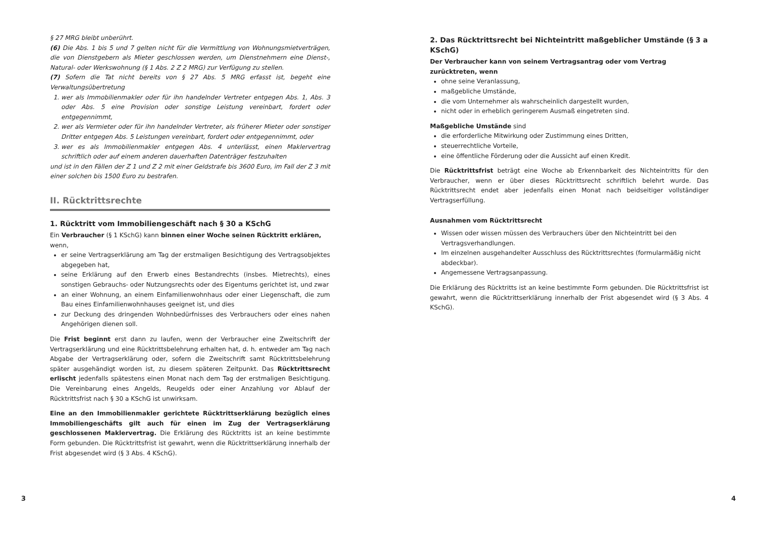§ 27 MRG bleibt unberührt.
(6) Die Abs. 1 bis 5 und 7 gelten nicht für die Vermittlung von Wohnungsmietverträgen, die von Dienstgebern als Mieter geschlossen werden, um Dienstnehmern eine Dienst-, Natural- oder Werkswohnung (§ 1 Abs. 2 Z 2 MRG) zur Verfügung zu stellen.
(7) Sofern die Tat nicht bereits von § 27 Abs. 5 MRG erfasst ist, begeht eine Verwaltungsübertretung
1. wer als Immobilienmakler oder für ihn handelnder Vertreter entgegen Abs. 1, Abs. 3 oder Abs. 5 eine Provision oder sonstige Leistung vereinbart, fordert oder entgegennimmt,
2. wer als Vermieter oder für ihn handelnder Vertreter, als früherer Mieter oder sonstiger Dritter entgegen Abs. 5 Leistungen vereinbart, fordert oder entgegennimmt, oder
3. wer es als Immobilienmakler entgegen Abs. 4 unterlässt, einen Maklervertrag schriftlich oder auf einem anderen dauerhaften Datenträger festzuhalten
und ist in den Fällen der Z 1 und Z 2 mit einer Geldstrafe bis 3600 Euro, im Fall der Z 3 mit einer solchen bis 1500 Euro zu bestrafen.
II. Rücktrittsrechte
1. Rücktritt vom Immobiliengeschäft nach § 30 a KSchG
Ein Verbraucher (§ 1 KSchG) kann binnen einer Woche seinen Rücktritt erklären, wenn,
er seine Vertragserklärung am Tag der erstmaligen Besichtigung des Vertragsobjektes abgegeben hat,
seine Erklärung auf den Erwerb eines Bestandrechts (insbes. Mietrechts), eines sonstigen Gebrauchs- oder Nutzungsrechts oder des Eigentums gerichtet ist, und zwar
an einer Wohnung, an einem Einfamilienwohnhaus oder einer Liegenschaft, die zum Bau eines Einfamilienwohnhauses geeignet ist, und dies
zur Deckung des dringenden Wohnbedürfnisses des Verbrauchers oder eines nahen Angehörigen dienen soll.
Die Frist beginnt erst dann zu laufen, wenn der Verbraucher eine Zweitschrift der Vertragserklärung und eine Rücktrittsbelehrung erhalten hat, d. h. entweder am Tag nach Abgabe der Vertragserklärung oder, sofern die Zweitschrift samt Rücktrittsbelehrung später ausgehändigt worden ist, zu diesem späteren Zeitpunkt. Das Rücktrittsrecht erlischt jedenfalls spätestens einen Monat nach dem Tag der erstmaligen Besichtigung. Die Vereinbarung eines Angelds, Reugelds oder einer Anzahlung vor Ablauf der Rücktrittsfrist nach § 30 a KSchG ist unwirksam.
Eine an den Immobilienmakler gerichtete Rücktrittserklärung bezüglich eines Immobiliengeschäfts gilt auch für einen im Zug der Vertragserklärung geschlossenen Maklervertrag. Die Erklärung des Rücktritts ist an keine bestimmte Form gebunden. Die Rücktrittsfrist ist gewahrt, wenn die Rücktrittserklärung innerhalb der Frist abgesendet wird (§ 3 Abs. 4 KSchG).
3
2. Das Rücktrittsrecht bei Nichteintritt maßgeblicher Umstände (§ 3 a KSchG)
Der Verbraucher kann von seinem Vertragsantrag oder vom Vertrag zurücktreten, wenn
ohne seine Veranlassung,
maßgebliche Umstände,
die vom Unternehmer als wahrscheinlich dargestellt wurden,
nicht oder in erheblich geringerem Ausmaß eingetreten sind.
Maßgebliche Umstände sind
die erforderliche Mitwirkung oder Zustimmung eines Dritten,
steuerrechtliche Vorteile,
eine öffentliche Förderung oder die Aussicht auf einen Kredit.
Die Rücktrittsfrist beträgt eine Woche ab Erkennbarkeit des Nichteintritts für den Verbraucher, wenn er über dieses Rücktrittsrecht schriftlich belehrt wurde. Das Rücktrittsrecht endet aber jedenfalls einen Monat nach beidseitiger vollständiger Vertragserfüllung.
Ausnahmen vom Rücktrittsrecht
Wissen oder wissen müssen des Verbrauchers über den Nichteintritt bei den Vertragsverhandlungen.
Im einzelnen ausgehandelter Ausschluss des Rücktrittsrechtes (formularmäßig nicht abdeckbar).
Angemessene Vertragsanpassung.
Die Erklärung des Rücktritts ist an keine bestimmte Form gebunden. Die Rücktrittsfrist ist gewahrt, wenn die Rücktrittserklärung innerhalb der Frist abgesendet wird (§ 3 Abs. 4 KSchG).
4